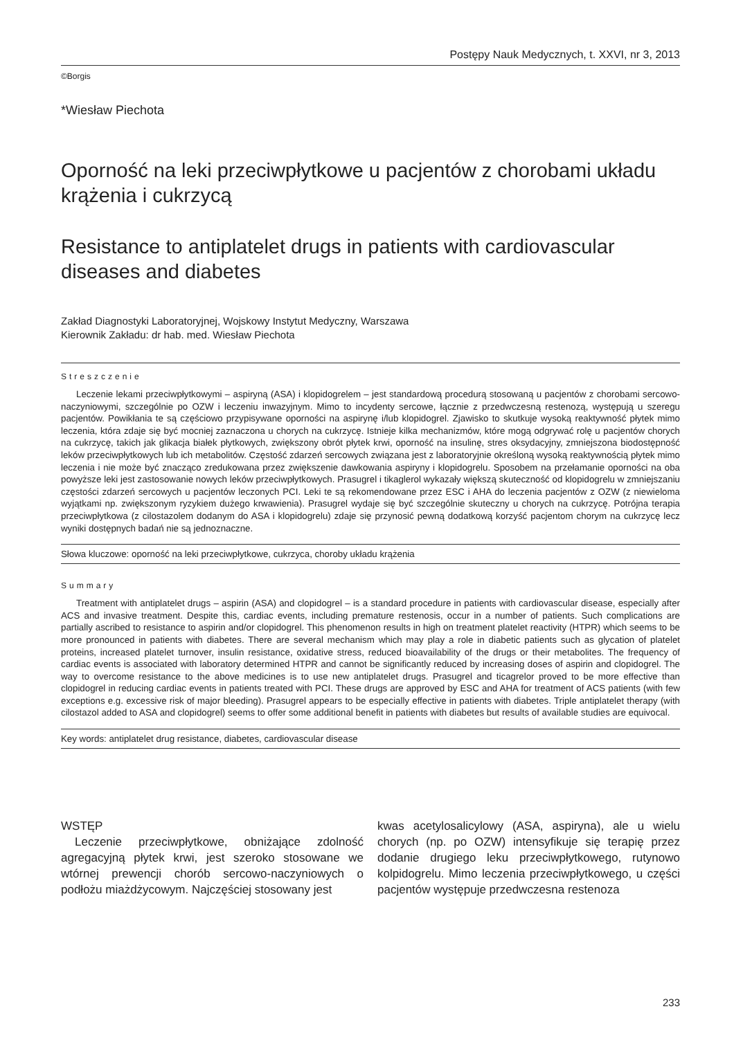Postępy Nauk Medycznych, t. XXVI, nr 3, 2013
©Borgis
*Wiesław Piechota
Oporność na leki przeciwpłytkowe u pacjentów z chorobami układu krążenia i cukrzycą
Resistance to antiplatelet drugs in patients with cardiovascular diseases and diabetes
Zakład Diagnostyki Laboratoryjnej, Wojskowy Instytut Medyczny, Warszawa
Kierownik Zakładu: dr hab. med. Wiesław Piechota
Streszczenie
Leczenie lekami przeciwpłytkowymi – aspiryną (ASA) i klopidogrelem – jest standardową procedurą stosowaną u pacjentów z chorobami sercowo-naczyniowymi, szczególnie po OZW i leczeniu inwazyjnym. Mimo to incydenty sercowe, łącznie z przedwczesną restenozą, występują u szeregu pacjentów. Powikłania te są częściowo przypisywane oporności na aspirynę i/lub klopidogrel. Zjawisko to skutkuje wysoką reaktywność płytek mimo leczenia, która zdaje się być mocniej zaznaczona u chorych na cukrzycę. Istnieje kilka mechanizmów, które mogą odgrywać rolę u pacjentów chorych na cukrzycę, takich jak glikacja białek płytkowych, zwiększony obrót płytek krwi, oporność na insulinę, stres oksydacyjny, zmniejszona biodostępność leków przeciwpłytkowych lub ich metabolitów. Częstość zdarzeń sercowych związana jest z laboratoryjnie określoną wysoką reaktywnością płytek mimo leczenia i nie może być znacząco zredukowana przez zwiększenie dawkowania aspiryny i klopidogrelu. Sposobem na przełamanie oporności na oba powyższe leki jest zastosowanie nowych leków przeciwpłytkowych. Prasugrel i tikaglerol wykazały większą skuteczność od klopidogrelu w zmniejszaniu częstości zdarzeń sercowych u pacjentów leczonych PCI. Leki te są rekomendowane przez ESC i AHA do leczenia pacjentów z OZW (z niewieloma wyjątkami np. zwiększonym ryzykiem dużego krwawienia). Prasugrel wydaje się być szczególnie skuteczny u chorych na cukrzycę. Potrójna terapia przeciwpłytkowa (z cilostazolem dodanym do ASA i klopidogrelu) zdaje się przynosić pewną dodatkową korzyść pacjentom chorym na cukrzycę lecz wyniki dostępnych badań nie są jednoznaczne.
Słowa kluczowe: oporność na leki przeciwpłytkowe, cukrzyca, choroby układu krążenia
Summary
Treatment with antiplatelet drugs – aspirin (ASA) and clopidogrel – is a standard procedure in patients with cardiovascular disease, especially after ACS and invasive treatment. Despite this, cardiac events, including premature restenosis, occur in a number of patients. Such complications are partially ascribed to resistance to aspirin and/or clopidogrel. This phenomenon results in high on treatment platelet reactivity (HTPR) which seems to be more pronounced in patients with diabetes. There are several mechanism which may play a role in diabetic patients such as glycation of platelet proteins, increased platelet turnover, insulin resistance, oxidative stress, reduced bioavailability of the drugs or their metabolites. The frequency of cardiac events is associated with laboratory determined HTPR and cannot be significantly reduced by increasing doses of aspirin and clopidogrel. The way to overcome resistance to the above medicines is to use new antiplatelet drugs. Prasugrel and ticagrelor proved to be more effective than clopidogrel in reducing cardiac events in patients treated with PCI. These drugs are approved by ESC and AHA for treatment of ACS patients (with few exceptions e.g. excessive risk of major bleeding). Prasugrel appears to be especially effective in patients with diabetes. Triple antiplatelet therapy (with cilostazol added to ASA and clopidogrel) seems to offer some additional benefit in patients with diabetes but results of available studies are equivocal.
Key words: antiplatelet drug resistance, diabetes, cardiovascular disease
WSTĘP
Leczenie przeciwpłytkowe, obniżające zdolność agregacyjną płytek krwi, jest szeroko stosowane we wtórnej prewencji chorób sercowo-naczyniowych o podłożu miażdżycowym. Najczęściej stosowany jest
kwas acetylosalicylowy (ASA, aspiryna), ale u wielu chorych (np. po OZW) intensyfikuje się terapię przez dodanie drugiego leku przeciwpłytkowego, rutynowo kolpidogrelu. Mimo leczenia przeciwpłytkowego, u części pacjentów występuje przedwczesna restenoza
233